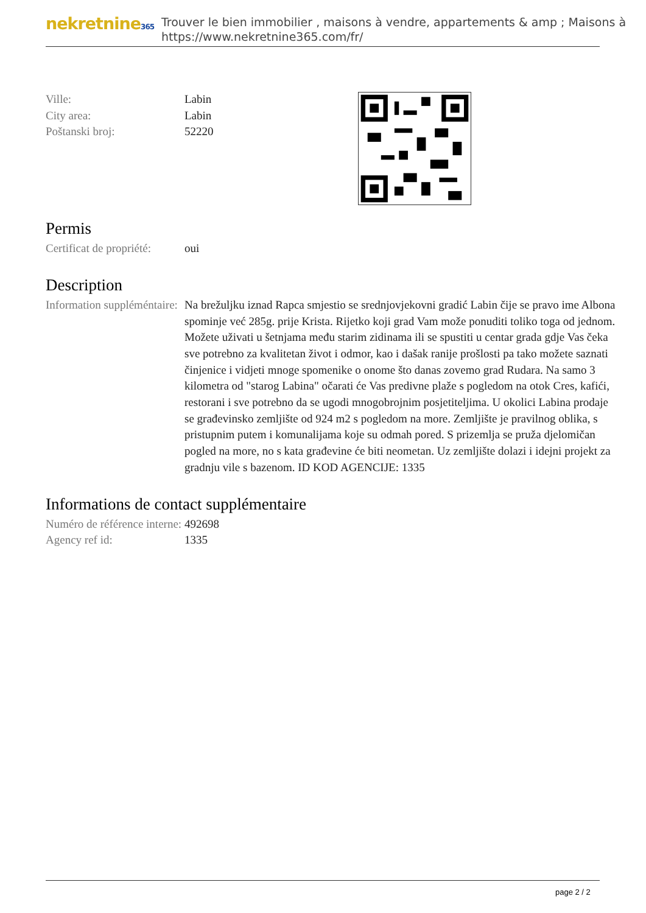nekretnine365
Trouver le bien immobilier , maisons à vendre, appartements & amp ; Maisons à
https://www.nekretnine365.com/fr/
Ville: Labin
City area: Labin
Poštanski broj: 52220
Permis
Certificat de propriété:
oui
Description
Information suppléméntaire:
Na brežuljku iznad Rapca smjestio se srednjovjekovni gradić Labin čije se pravo ime Albona spominje već 285g. prije Krista. Rijetko koji grad Vam može ponuditi toliko toga od jednom. Možete uživati u šetnjama među starim zidinama ili se spustiti u centar grada gdje Vas čeka sve potrebno za kvalitetan život i odmor, kao i dašak ranije prošlosti pa tako možete saznati činjenice i vidjeti mnoge spomenike o onome što danas zovemo grad Rudara. Na samo 3 kilometra od "starog Labina" očarati će Vas predivne plaže s pogledom na otok Cres, kafići, restorani i sve potrebno da se ugodi mnogobrojnim posjetiteljima. U okolici Labina prodaje se građevinsko zemljište od 924 m2 s pogledom na more. Zemljište je pravilnog oblika, s pristupnim putem i komunalijama koje su odmah pored. S prizemlja se pruža djelomičan pogled na more, no s kata građevine će biti neometan. Uz zemljište dolazi i idejni projekt za gradnju vile s bazenom. ID KOD AGENCIJE: 1335
Informations de contact supplémentaire
Numéro de référence interne:
492698
Agency ref id: 1335
page 2 / 2